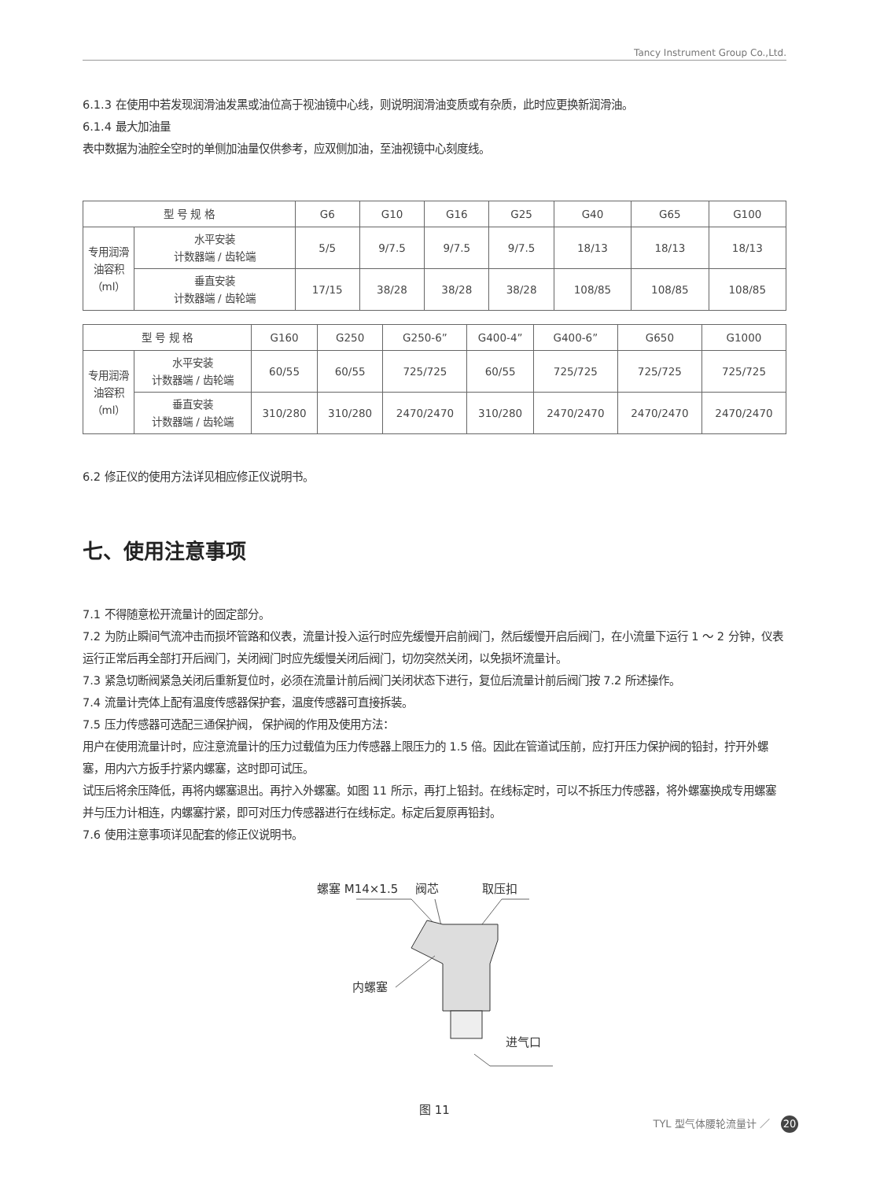Tancy Instrument Group Co.,Ltd.
6.1.3 在使用中若发现润滑油发黑或油位高于视油镜中心线，则说明润滑油变质或有杂质，此时应更换新润滑油。
6.1.4 最大加油量
表中数据为油腔全空时的单侧加油量仅供参考，应双侧加油，至油视镜中心刻度线。
| 型 号 规 格 | | G6 | G10 | G16 | G25 | G40 | G65 | G100 |
| --- | --- | --- | --- | --- | --- | --- | --- | --- |
| 专用润滑 油容积 （ml） | 水平安装 计数器端 / 齿轮端 | 5/5 | 9/7.5 | 9/7.5 | 9/7.5 | 18/13 | 18/13 | 18/13 |
| | 垂直安装 计数器端 / 齿轮端 | 17/15 | 38/28 | 38/28 | 38/28 | 108/85 | 108/85 | 108/85 |
| 型 号 规 格 | | G160 | G250 | G250-6” | G400-4” | G400-6” | G650 | G1000 |
| --- | --- | --- | --- | --- | --- | --- | --- | --- |
| 专用润滑 油容积 （ml） | 水平安装 计数器端 / 齿轮端 | 60/55 | 60/55 | 725/725 | 60/55 | 725/725 | 725/725 | 725/725 |
| | 垂直安装 计数器端 / 齿轮端 | 310/280 | 310/280 | 2470/2470 | 310/280 | 2470/2470 | 2470/2470 | 2470/2470 |
6.2 修正仪的使用方法详见相应修正仪说明书。
七、使用注意事项
7.1 不得随意松开流量计的固定部分。
7.2 为防止瞬间气流冲击而损坏管路和仪表，流量计投入运行时应先缓慢开启前阀门，然后缓慢开启后阀门，在小流量下运行 1 ～ 2 分钟，仪表运行正常后再全部打开后阀门，关闭阀门时应先缓慢关闭后阀门，切勿突然关闭，以免损坏流量计。
7.3 紧急切断阀紧急关闭后重新复位时，必须在流量计前后阀门关闭状态下进行，复位后流量计前后阀门按 7.2 所述操作。
7.4 流量计壳体上配有温度传感器保护套，温度传感器可直接拆装。
7.5 压力传感器可选配三通保护阀， 保护阀的作用及使用方法：
用户在使用流量计时，应注意流量计的压力过载值为压力传感器上限压力的 1.5 倍。因此在管道试压前，应打开压力保护阀的铅封，拧开外螺塞，用内六方扳手拧紧内螺塞，这时即可试压。
试压后将余压降低，再将内螺塞退出。再拧入外螺塞。如图 11 所示，再打上铅封。在线标定时，可以不拆压力传感器，将外螺塞换成专用螺塞并与压力计相连，内螺塞拧紧，即可对压力传感器进行在线标定。标定后复原再铅封。
7.6 使用注意事项详见配套的修正仪说明书。
螺塞 M14×1.5
阀芯
取压扣
内螺塞
进气口
图 11
TYL 型气体腰轮流量计 ／ 20